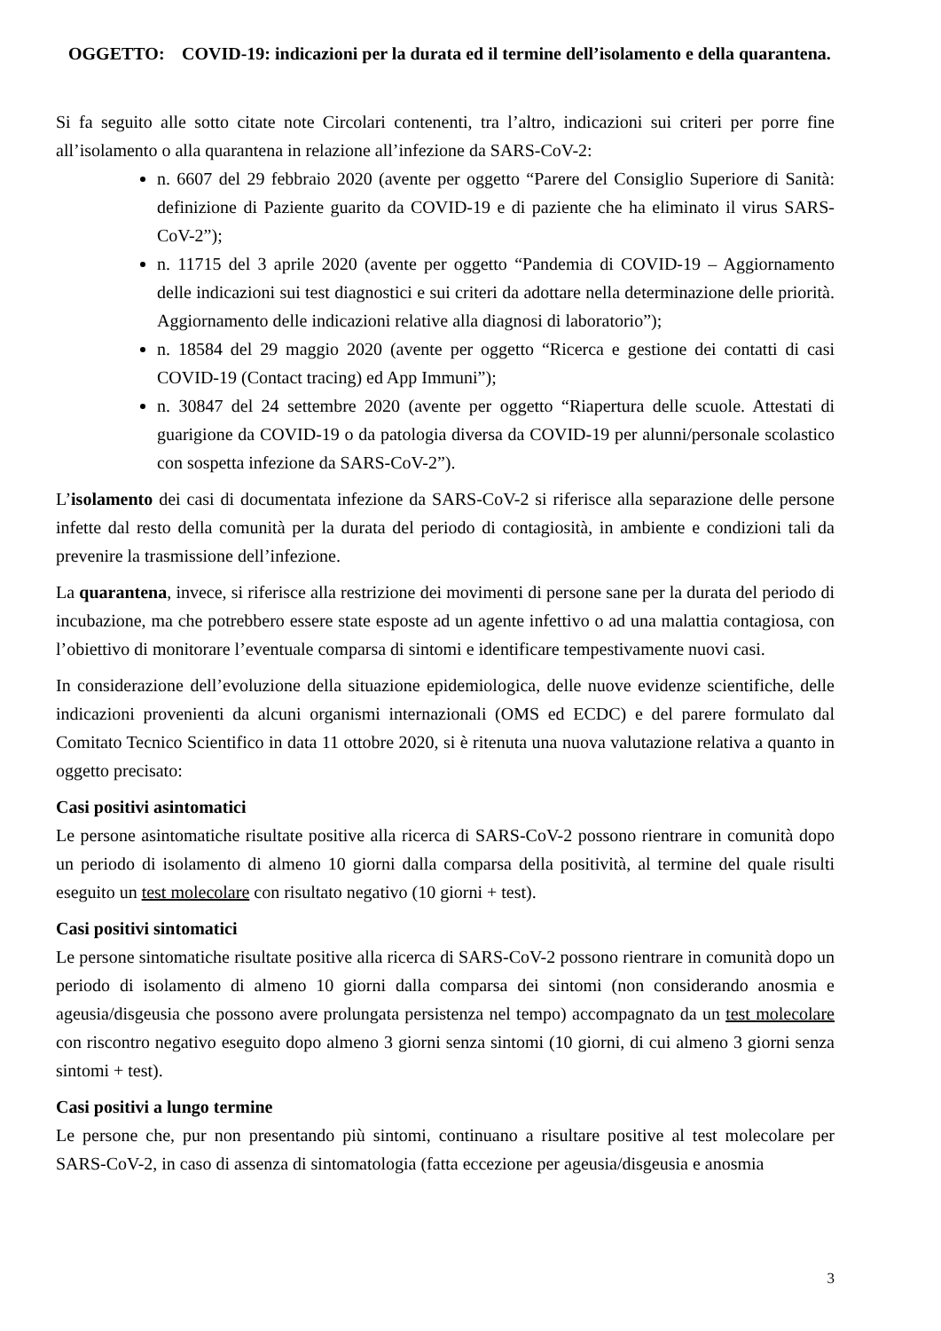OGGETTO: COVID-19: indicazioni per la durata ed il termine dell’isolamento e della quarantena.
Si fa seguito alle sotto citate note Circolari contenenti, tra l’altro, indicazioni sui criteri per porre fine all’isolamento o alla quarantena in relazione all’infezione da SARS-CoV-2:
n. 6607 del 29 febbraio 2020 (avente per oggetto “Parere del Consiglio Superiore di Sanità: definizione di Paziente guarito da COVID-19 e di paziente che ha eliminato il virus SARS-CoV-2”);
n. 11715 del 3 aprile 2020 (avente per oggetto “Pandemia di COVID-19 – Aggiornamento delle indicazioni sui test diagnostici e sui criteri da adottare nella determinazione delle priorità. Aggiornamento delle indicazioni relative alla diagnosi di laboratorio”);
n. 18584 del 29 maggio 2020 (avente per oggetto “Ricerca e gestione dei contatti di casi COVID-19 (Contact tracing) ed App Immuni”);
n. 30847 del 24 settembre 2020 (avente per oggetto “Riapertura delle scuole. Attestati di guarigione da COVID-19 o da patologia diversa da COVID-19 per alunni/personale scolastico con sospetta infezione da SARS-CoV-2”).
L’isolamento dei casi di documentata infezione da SARS-CoV-2 si riferisce alla separazione delle persone infette dal resto della comunità per la durata del periodo di contagiosità, in ambiente e condizioni tali da prevenire la trasmissione dell’infezione.
La quarantena, invece, si riferisce alla restrizione dei movimenti di persone sane per la durata del periodo di incubazione, ma che potrebbero essere state esposte ad un agente infettivo o ad una malattia contagiosa, con l’obiettivo di monitorare l’eventuale comparsa di sintomi e identificare tempestivamente nuovi casi.
In considerazione dell’evoluzione della situazione epidemiologica, delle nuove evidenze scientifiche, delle indicazioni provenienti da alcuni organismi internazionali (OMS ed ECDC) e del parere formulato dal Comitato Tecnico Scientifico in data 11 ottobre 2020, si è ritenuta una nuova valutazione relativa a quanto in oggetto precisato:
Casi positivi asintomatici
Le persone asintomatiche risultate positive alla ricerca di SARS-CoV-2 possono rientrare in comunità dopo un periodo di isolamento di almeno 10 giorni dalla comparsa della positività, al termine del quale risulti eseguito un test molecolare con risultato negativo (10 giorni + test).
Casi positivi sintomatici
Le persone sintomatiche risultate positive alla ricerca di SARS-CoV-2 possono rientrare in comunità dopo un periodo di isolamento di almeno 10 giorni dalla comparsa dei sintomi (non considerando anosmia e ageusia/disgeusia che possono avere prolungata persistenza nel tempo) accompagnato da un test molecolare con riscontro negativo eseguito dopo almeno 3 giorni senza sintomi (10 giorni, di cui almeno 3 giorni senza sintomi + test).
Casi positivi a lungo termine
Le persone che, pur non presentando più sintomi, continuano a risultare positive al test molecolare per SARS-CoV-2, in caso di assenza di sintomatologia (fatta eccezione per ageusia/disgeusia e anosmia
3